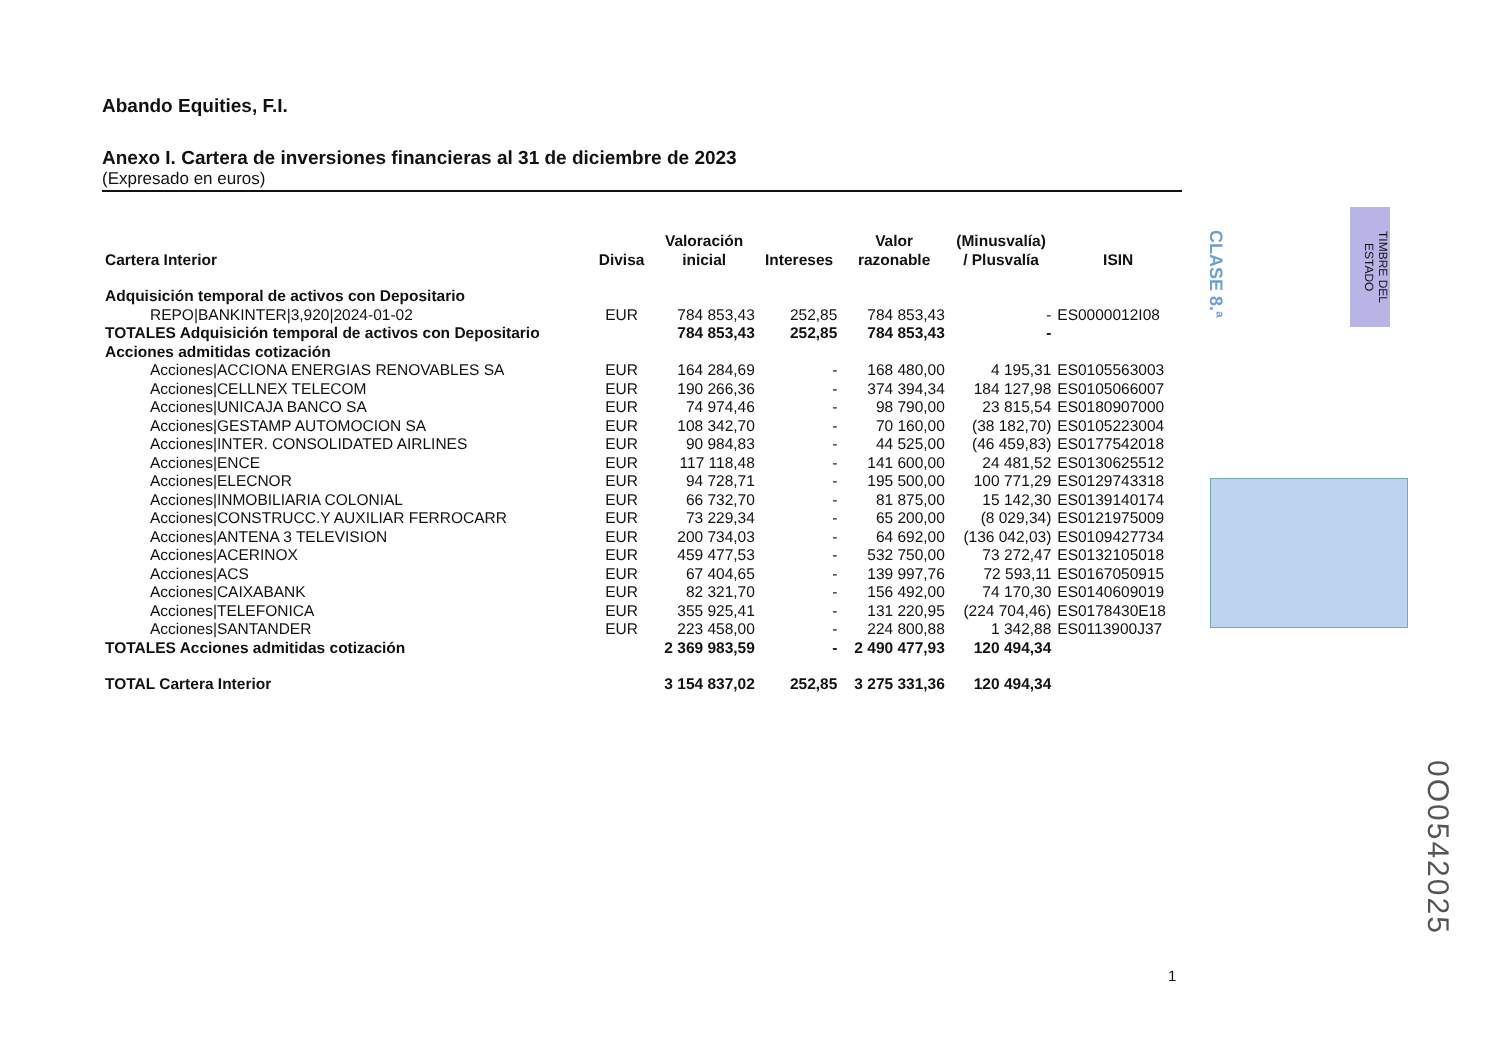Abando Equities, F.I.
Anexo I. Cartera de inversiones financieras al 31 de diciembre de 2023
(Expresado en euros)
| Cartera Interior | Divisa | Valoración inicial | Intereses | Valor razonable | (Minusvalía) / Plusvalía | ISIN |
| --- | --- | --- | --- | --- | --- | --- |
| Adquisición temporal de activos con Depositario | | | | | | |
| REPO/BANKINTER/3,920/2024-01-02 | EUR | 784 853,43 | 252,85 | 784 853,43 | - | ES0000012I08 |
| TOTALES Adquisición temporal de activos con Depositario | | 784 853,43 | 252,85 | 784 853,43 | - | |
| Acciones admitidas cotización | | | | | | |
| Acciones/ACCIONA ENERGIAS RENOVABLES SA | EUR | 164 284,69 | - | 168 480,00 | 4 195,31 | ES0105563003 |
| Acciones/CELLNEX TELECOM | EUR | 190 266,36 | - | 374 394,34 | 184 127,98 | ES0105066007 |
| Acciones/UNICAJA BANCO SA | EUR | 74 974,46 | - | 98 790,00 | 23 815,54 | ES0180907000 |
| Acciones/GESTAMP AUTOMOCION SA | EUR | 108 342,70 | - | 70 160,00 | (38 182,70) | ES0105223004 |
| Acciones/INTER. CONSOLIDATED AIRLINES | EUR | 90 984,83 | - | 44 525,00 | (46 459,83) | ES0177542018 |
| Acciones/ENCE | EUR | 117 118,48 | - | 141 600,00 | 24 481,52 | ES0130625512 |
| Acciones/ELECNOR | EUR | 94 728,71 | - | 195 500,00 | 100 771,29 | ES0129743318 |
| Acciones/INMOBILIARIA COLONIAL | EUR | 66 732,70 | - | 81 875,00 | 15 142,30 | ES0139140174 |
| Acciones/CONSTRUCC.Y AUXILIAR FERROCARR | EUR | 73 229,34 | - | 65 200,00 | (8 029,34) | ES0121975009 |
| Acciones/ANTENA 3 TELEVISION | EUR | 200 734,03 | - | 64 692,00 | (136 042,03) | ES0109427734 |
| Acciones/ACERINOX | EUR | 459 477,53 | - | 532 750,00 | 73 272,47 | ES0132105018 |
| Acciones/ACS | EUR | 67 404,65 | - | 139 997,76 | 72 593,11 | ES0167050915 |
| Acciones/CAIXABANK | EUR | 82 321,70 | - | 156 492,00 | 74 170,30 | ES0140609019 |
| Acciones/TELEFONICA | EUR | 355 925,41 | - | 131 220,95 | (224 704,46) | ES0178430E18 |
| Acciones/SANTANDER | EUR | 223 458,00 | - | 224 800,88 | 1 342,88 | ES0113900J37 |
| TOTALES Acciones admitidas cotización | | 2 369 983,59 | - | 2 490 477,93 | 120 494,34 | |
| TOTAL Cartera Interior | | 3 154 837,02 | 252,85 | 3 275 331,36 | 120 494,34 | |
CLASE 8.ª
TIMBRE DEL ESTADO
0O0542025
1